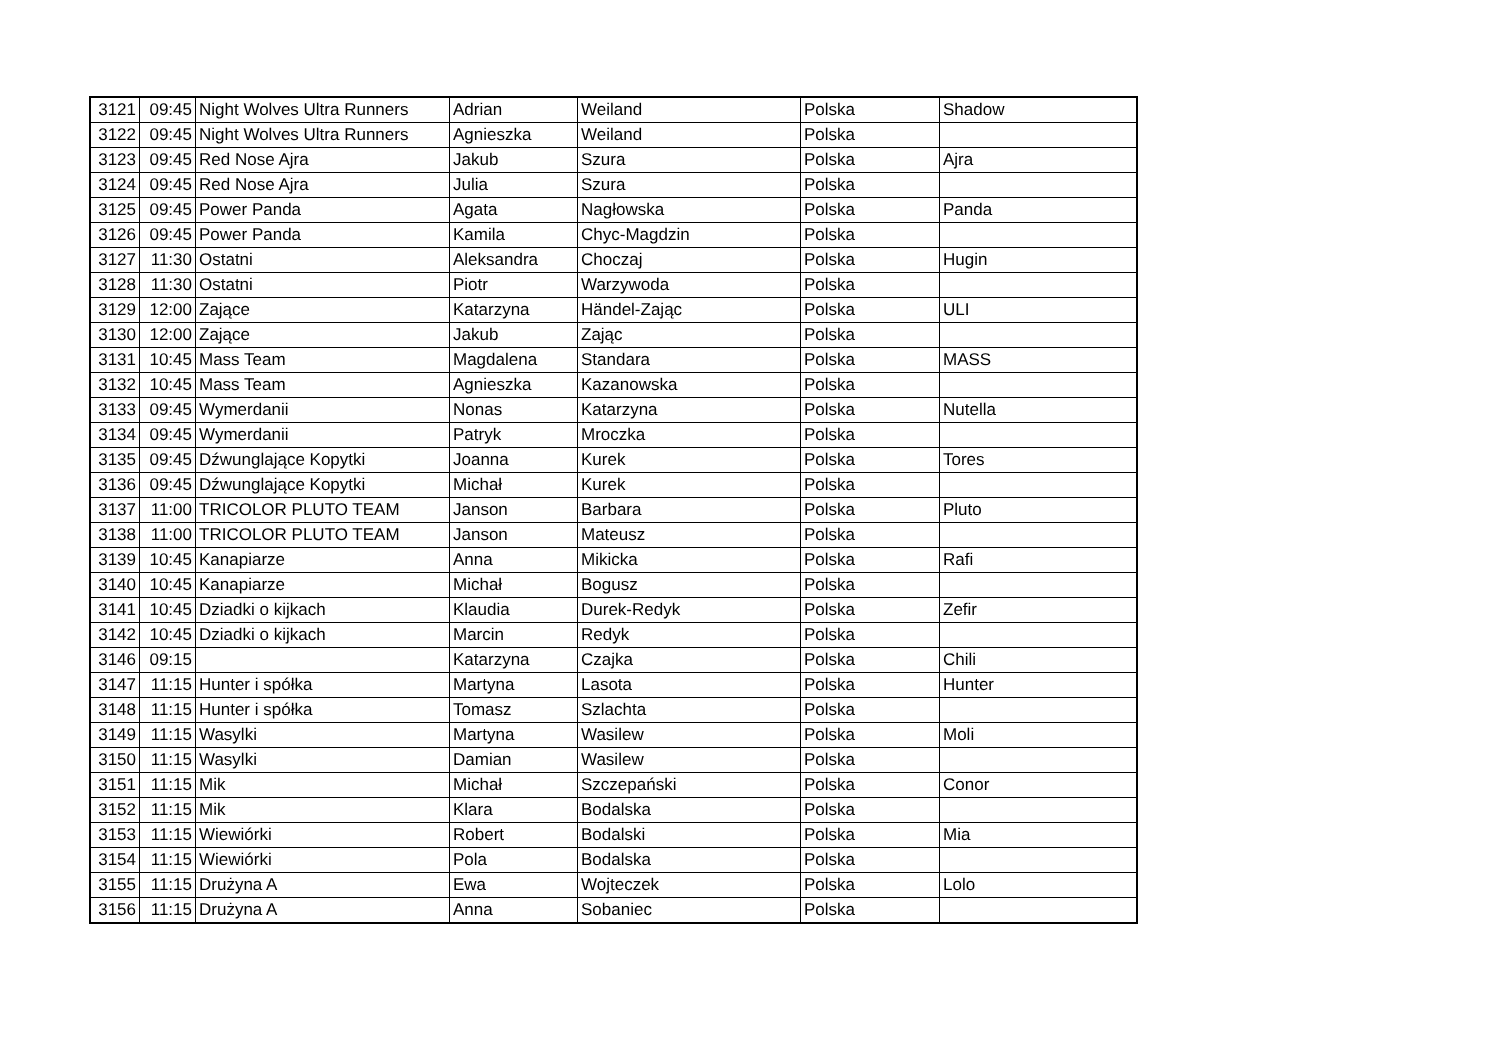| 3121 | 09:45 | Night Wolves Ultra Runners | Adrian | Weiland | Polska | Shadow |
| 3122 | 09:45 | Night Wolves Ultra Runners | Agnieszka | Weiland | Polska | |
| 3123 | 09:45 | Red Nose Ajra | Jakub | Szura | Polska | Ajra |
| 3124 | 09:45 | Red Nose Ajra | Julia | Szura | Polska | |
| 3125 | 09:45 | Power Panda | Agata | Nagłowska | Polska | Panda |
| 3126 | 09:45 | Power Panda | Kamila | Chyc-Magdzin | Polska | |
| 3127 | 11:30 | Ostatni | Aleksandra | Choczaj | Polska | Hugin |
| 3128 | 11:30 | Ostatni | Piotr | Warzywoda | Polska | |
| 3129 | 12:00 | Zające | Katarzyna | Händel-Zając | Polska | ULI |
| 3130 | 12:00 | Zające | Jakub | Zając | Polska | |
| 3131 | 10:45 | Mass Team | Magdalena | Standara | Polska | MASS |
| 3132 | 10:45 | Mass Team | Agnieszka | Kazanowska | Polska | |
| 3133 | 09:45 | Wymerdanii | Nonas | Katarzyna | Polska | Nutella |
| 3134 | 09:45 | Wymerdanii | Patryk | Mroczka | Polska | |
| 3135 | 09:45 | Dźwunglające Kopytki | Joanna | Kurek | Polska | Tores |
| 3136 | 09:45 | Dźwunglające Kopytki | Michał | Kurek | Polska | |
| 3137 | 11:00 | TRICOLOR PLUTO TEAM | Janson | Barbara | Polska | Pluto |
| 3138 | 11:00 | TRICOLOR PLUTO TEAM | Janson | Mateusz | Polska | |
| 3139 | 10:45 | Kanapiarze | Anna | Mikicka | Polska | Rafi |
| 3140 | 10:45 | Kanapiarze | Michał | Bogusz | Polska | |
| 3141 | 10:45 | Dziadki o kijkach | Klaudia | Durek-Redyk | Polska | Zefir |
| 3142 | 10:45 | Dziadki o kijkach | Marcin | Redyk | Polska | |
| 3146 | 09:15 | | Katarzyna | Czajka | Polska | Chili |
| 3147 | 11:15 | Hunter i spółka | Martyna | Lasota | Polska | Hunter |
| 3148 | 11:15 | Hunter i spółka | Tomasz | Szlachta | Polska | |
| 3149 | 11:15 | Wasylki | Martyna | Wasilew | Polska | Moli |
| 3150 | 11:15 | Wasylki | Damian | Wasilew | Polska | |
| 3151 | 11:15 | Mik | Michał | Szczepański | Polska | Conor |
| 3152 | 11:15 | Mik | Klara | Bodalska | Polska | |
| 3153 | 11:15 | Wiewiórki | Robert | Bodalski | Polska | Mia |
| 3154 | 11:15 | Wiewiórki | Pola | Bodalska | Polska | |
| 3155 | 11:15 | Drużyna A | Ewa | Wojteczek | Polska | Lolo |
| 3156 | 11:15 | Drużyna A | Anna | Sobaniec | Polska | |